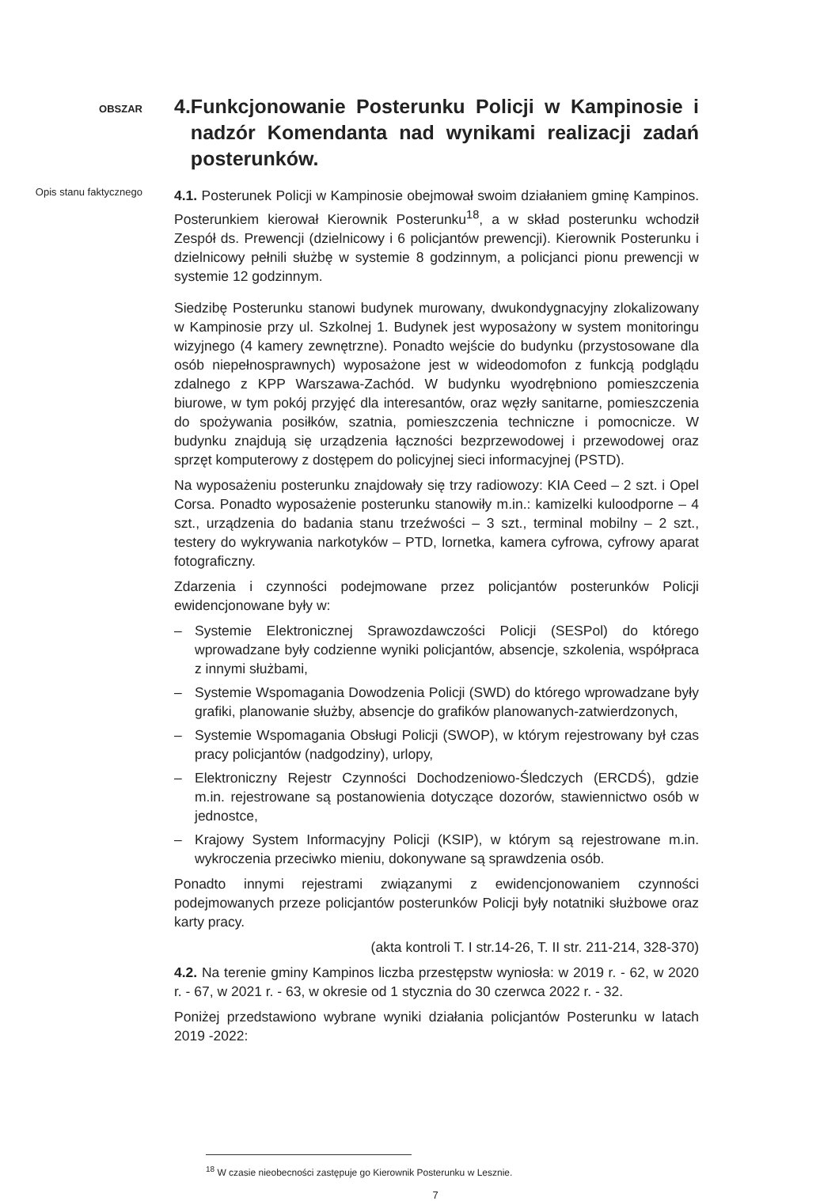OBSZAR
4. Funkcjonowanie Posterunku Policji w Kampinosie i nadzór Komendanta nad wynikami realizacji zadań posterunków.
Opis stanu faktycznego
4.1. Posterunek Policji w Kampinosie obejmował swoim działaniem gminę Kampinos. Posterunkiem kierował Kierownik Posterunku<sup>18</sup>, a w skład posterunku wchodził Zespół ds. Prewencji (dzielnicowy i 6 policjantów prewencji). Kierownik Posterunku i dzielnicowy pełnili służbę w systemie 8 godzinnym, a policjanci pionu prewencji w systemie 12 godzinnym.
Siedzibę Posterunku stanowi budynek murowany, dwukondygnacyjny zlokalizowany w Kampinosie przy ul. Szkolnej 1. Budynek jest wyposażony w system monitoringu wizyjnego (4 kamery zewnętrzne). Ponadto wejście do budynku (przystosowane dla osób niepełnosprawnych) wyposażone jest w wideodomofon z funkcją podglądu zdalnego z KPP Warszawa-Zachód. W budynku wyodrębniono pomieszczenia biurowe, w tym pokój przyjęć dla interesantów, oraz węzły sanitarne, pomieszczenia do spożywania posiłków, szatnia, pomieszczenia techniczne i pomocnicze. W budynku znajdują się urządzenia łączności bezprzewodowej i przewodowej oraz sprzęt komputerowy z dostępem do policyjnej sieci informacyjnej (PSTD).
Na wyposażeniu posterunku znajdowały się trzy radiowozy: KIA Ceed – 2 szt. i Opel Corsa. Ponadto wyposażenie posterunku stanowiły m.in.: kamizelki kuloodporne – 4 szt., urządzenia do badania stanu trzeźwości – 3 szt., terminal mobilny – 2 szt., testery do wykrywania narkotyków – PTD, lornetka, kamera cyfrowa, cyfrowy aparat fotograficzny.
Zdarzenia i czynności podejmowane przez policjantów posterunków Policji ewidencjonowane były w:
– Systemie Elektronicznej Sprawozdawczości Policji (SESPol) do którego wprowadzane były codzienne wyniki policjantów, absencje, szkolenia, współpraca z innymi służbami,
– Systemie Wspomagania Dowodzenia Policji (SWD) do którego wprowadzane były grafiki, planowanie służby, absencje do grafików planowanych-zatwierdzonych,
– Systemie Wspomagania Obsługi Policji (SWOP), w którym rejestrowany był czas pracy policjantów (nadgodziny), urlopy,
– Elektroniczny Rejestr Czynności Dochodzeniowo-Śledczych (ERCDŚ), gdzie m.in. rejestrowane są postanowienia dotyczące dozorów, stawiennictwo osób w jednostce,
– Krajowy System Informacyjny Policji (KSIP), w którym są rejestrowane m.in. wykroczenia przeciwko mieniu, dokonywane są sprawdzenia osób.
Ponadto innymi rejestrami związanymi z ewidencjonowaniem czynności podejmowanych przeze policjantów posterunków Policji były notatniki służbowe oraz karty pracy.
(akta kontroli T. I str.14-26, T. II str. 211-214, 328-370)
4.2. Na terenie gminy Kampinos liczba przestępstw wyniosła: w 2019 r. - 62, w 2020 r. - 67, w 2021 r. - 63, w okresie od 1 stycznia do 30 czerwca 2022 r. - 32.
Poniżej przedstawiono wybrane wyniki działania policjantów Posterunku w latach 2019 -2022:
<sup>18</sup> W czasie nieobecności zastępuje go Kierownik Posterunku w Lesznie.
7